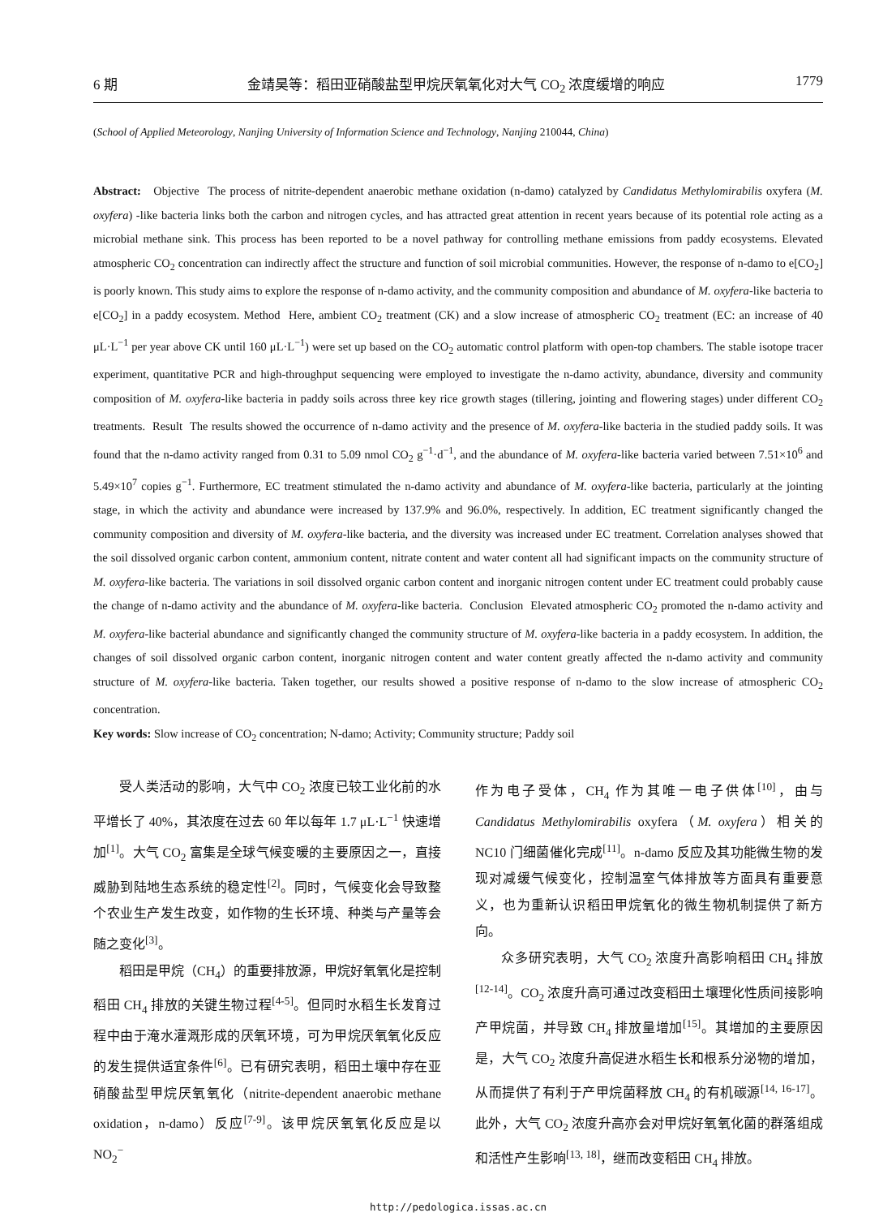6 期 金靖昊等：稻田亚硝酸盐型甲烷厌氧氧化对大气 CO<sub>2</sub> 浓度缓增的响应 1779
(School of Applied Meteorology, Nanjing University of Information Science and Technology, Nanjing 210044, China)
Abstract: Objective The process of nitrite-dependent anaerobic methane oxidation (n-damo) catalyzed by Candidatus Methylomirabilis oxyfera (M. oxyfera) -like bacteria links both the carbon and nitrogen cycles, and has attracted great attention in recent years because of its potential role acting as a microbial methane sink. This process has been reported to be a novel pathway for controlling methane emissions from paddy ecosystems. Elevated atmospheric CO<sub>2</sub> concentration can indirectly affect the structure and function of soil microbial communities. However, the response of n-damo to e[CO<sub>2</sub>] is poorly known. This study aims to explore the response of n-damo activity, and the community composition and abundance of M. oxyfera-like bacteria to e[CO<sub>2</sub>] in a paddy ecosystem. Method Here, ambient CO<sub>2</sub> treatment (CK) and a slow increase of atmospheric CO<sub>2</sub> treatment (EC: an increase of 40 μL·L<sup>−1</sup> per year above CK until 160 μL·L<sup>−1</sup>) were set up based on the CO<sub>2</sub> automatic control platform with open-top chambers. The stable isotope tracer experiment, quantitative PCR and high-throughput sequencing were employed to investigate the n-damo activity, abundance, diversity and community composition of M. oxyfera-like bacteria in paddy soils across three key rice growth stages (tillering, jointing and flowering stages) under different CO<sub>2</sub> treatments. Result The results showed the occurrence of n-damo activity and the presence of M. oxyfera-like bacteria in the studied paddy soils. It was found that the n-damo activity ranged from 0.31 to 5.09 nmol CO<sub>2</sub> g<sup>−1</sup>·d<sup>−1</sup>, and the abundance of M. oxyfera-like bacteria varied between 7.51×10<sup>6</sup> and 5.49×10<sup>7</sup> copies g<sup>−1</sup>. Furthermore, EC treatment stimulated the n-damo activity and abundance of M. oxyfera-like bacteria, particularly at the jointing stage, in which the activity and abundance were increased by 137.9% and 96.0%, respectively. In addition, EC treatment significantly changed the community composition and diversity of M. oxyfera-like bacteria, and the diversity was increased under EC treatment. Correlation analyses showed that the soil dissolved organic carbon content, ammonium content, nitrate content and water content all had significant impacts on the community structure of M. oxyfera-like bacteria. The variations in soil dissolved organic carbon content and inorganic nitrogen content under EC treatment could probably cause the change of n-damo activity and the abundance of M. oxyfera-like bacteria. Conclusion Elevated atmospheric CO<sub>2</sub> promoted the n-damo activity and M. oxyfera-like bacterial abundance and significantly changed the community structure of M. oxyfera-like bacteria in a paddy ecosystem. In addition, the changes of soil dissolved organic carbon content, inorganic nitrogen content and water content greatly affected the n-damo activity and community structure of M. oxyfera-like bacteria. Taken together, our results showed a positive response of n-damo to the slow increase of atmospheric CO<sub>2</sub> concentration.
Key words: Slow increase of CO<sub>2</sub> concentration; N-damo; Activity; Community structure; Paddy soil
受人类活动的影响，大气中 CO<sub>2</sub> 浓度已较工业化前的水平增长了 40%，其浓度在过去 60 年以每年 1.7 μL·L<sup>−1</sup> 快速增加<sup>[1]</sup>。大气 CO<sub>2</sub> 富集是全球气候变暖的主要原因之一，直接威胁到陆地生态系统的稳定性<sup>[2]</sup>。同时，气候变化会导致整个农业生产发生改变，如作物的生长环境、种类与产量等会随之变化<sup>[3]</sup>。
稻田是甲烷（CH<sub>4</sub>）的重要排放源，甲烷好氧氧化是控制稻田 CH<sub>4</sub> 排放的关键生物过程<sup>[4-5]</sup>。但同时水稻生长发育过程中由于淹水灌溉形成的厌氧环境，可为甲烷厌氧氧化反应的发生提供适宜条件<sup>[6]</sup>。已有研究表明，稻田土壤中存在亚硝酸盐型甲烷厌氧氧化（nitrite-dependent anaerobic methane oxidation，n-damo）反应<sup>[7-9]</sup>。该甲烷厌氧氧化反应是以 NO<sub>2</sub><sup>−</sup>
作为电子受体，CH<sub>4</sub> 作为其唯一电子供体<sup>[10]</sup>，由与 Candidatus Methylomirabilis oxyfera（M. oxyfera）相关的 NC10 门细菌催化完成<sup>[11]</sup>。n-damo 反应及其功能微生物的发现对减缓气候变化，控制温室气体排放等方面具有重要意义，也为重新认识稻田甲烷氧化的微生物机制提供了新方向。
众多研究表明，大气 CO<sub>2</sub> 浓度升高影响稻田 CH<sub>4</sub> 排放<sup>[12-14]</sup>。CO<sub>2</sub> 浓度升高可通过改变稻田土壤理化性质间接影响产甲烷菌，并导致 CH<sub>4</sub> 排放量增加<sup>[15]</sup>。其增加的主要原因是，大气 CO<sub>2</sub> 浓度升高促进水稻生长和根系分泌物的增加，从而提供了有利于产甲烷菌释放 CH<sub>4</sub> 的有机碳源<sup>[14, 16-17]</sup>。此外，大气 CO<sub>2</sub> 浓度升高亦会对甲烷好氧氧化菌的群落组成和活性产生影响<sup>[13, 18]</sup>，继而改变稻田 CH<sub>4</sub> 排放。
http://pedologica.issas.ac.cn